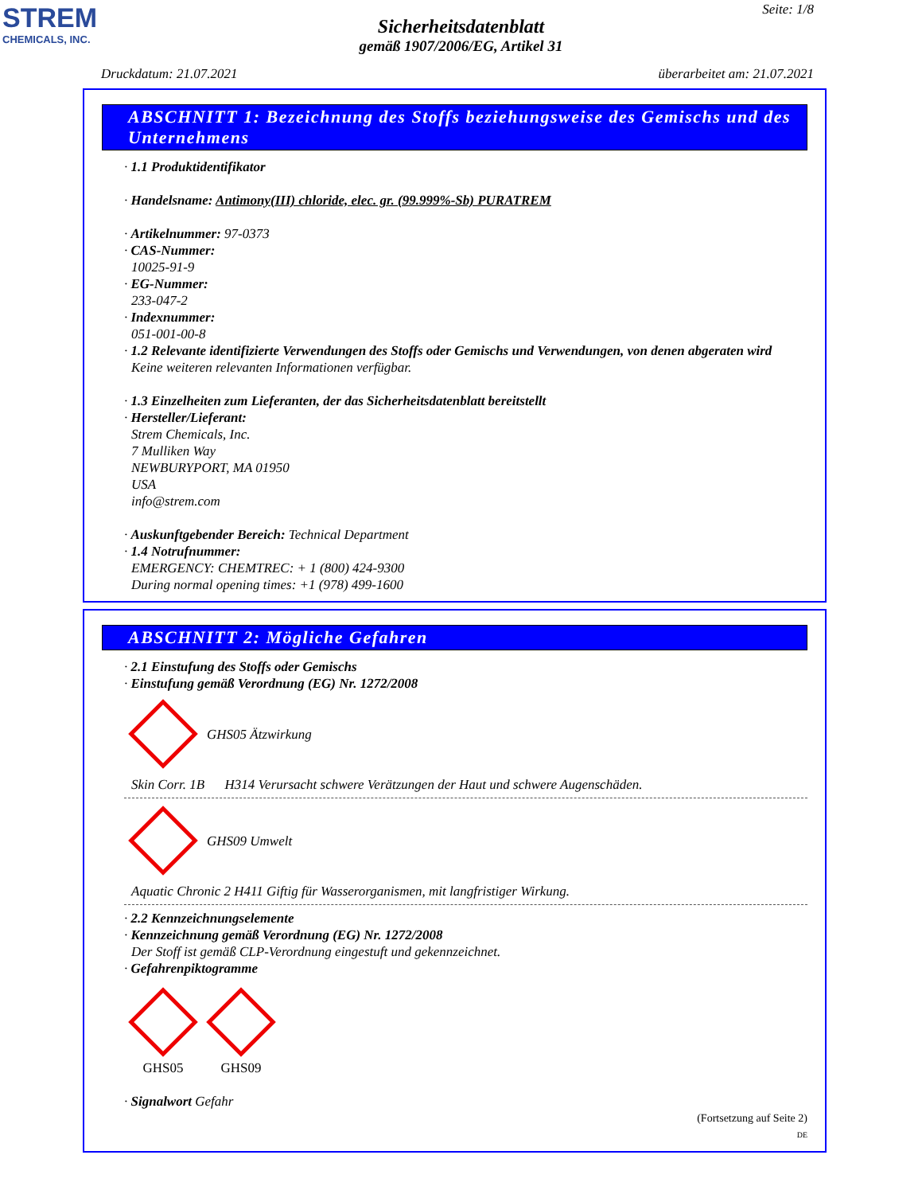STREM
CHEMICALS, INC.
Seite: 1/8
Sicherheitsdatenblatt
gemäß 1907/2006/EG, Artikel 31
Druckdatum: 21.07.2021 überarbeitet am: 21.07.2021
ABSCHNITT 1: Bezeichnung des Stoffs beziehungsweise des Gemischs und des Unternehmens
· 1.1 Produktidentifikator
· Handelsname: Antimony(III) chloride, elec. gr. (99.999%-Sb) PURATREM
· Artikelnummer: 97-0373
· CAS-Nummer:
10025-91-9
· EG-Nummer:
233-047-2
· Indexnummer:
051-001-00-8
· 1.2 Relevante identifizierte Verwendungen des Stoffs oder Gemischs und Verwendungen, von denen abgeraten wird
Keine weiteren relevanten Informationen verfügbar.
· 1.3 Einzelheiten zum Lieferanten, der das Sicherheitsdatenblatt bereitstellt
· Hersteller/Lieferant:
Strem Chemicals, Inc.
7 Mulliken Way
NEWBURYPORT, MA 01950
USA
info@strem.com
· Auskunftgebender Bereich: Technical Department
· 1.4 Notrufnummer:
EMERGENCY: CHEMTREC: + 1 (800) 424-9300
During normal opening times: +1 (978) 499-1600
ABSCHNITT 2: Mögliche Gefahren
· 2.1 Einstufung des Stoffs oder Gemischs
· Einstufung gemäß Verordnung (EG) Nr. 1272/2008
GHS05 Ätzwirkung
Skin Corr. 1B H314 Verursacht schwere Verätzungen der Haut und schwere Augenschäden.
GHS09 Umwelt
Aquatic Chronic 2 H411 Giftig für Wasserorganismen, mit langfristiger Wirkung.
· 2.2 Kennzeichnungselemente
· Kennzeichnung gemäß Verordnung (EG) Nr. 1272/2008
Der Stoff ist gemäß CLP-Verordnung eingestuft und gekennzeichnet.
· Gefahrenpiktogramme
GHS05 GHS09
· Signalwort Gefahr
(Fortsetzung auf Seite 2)
DE